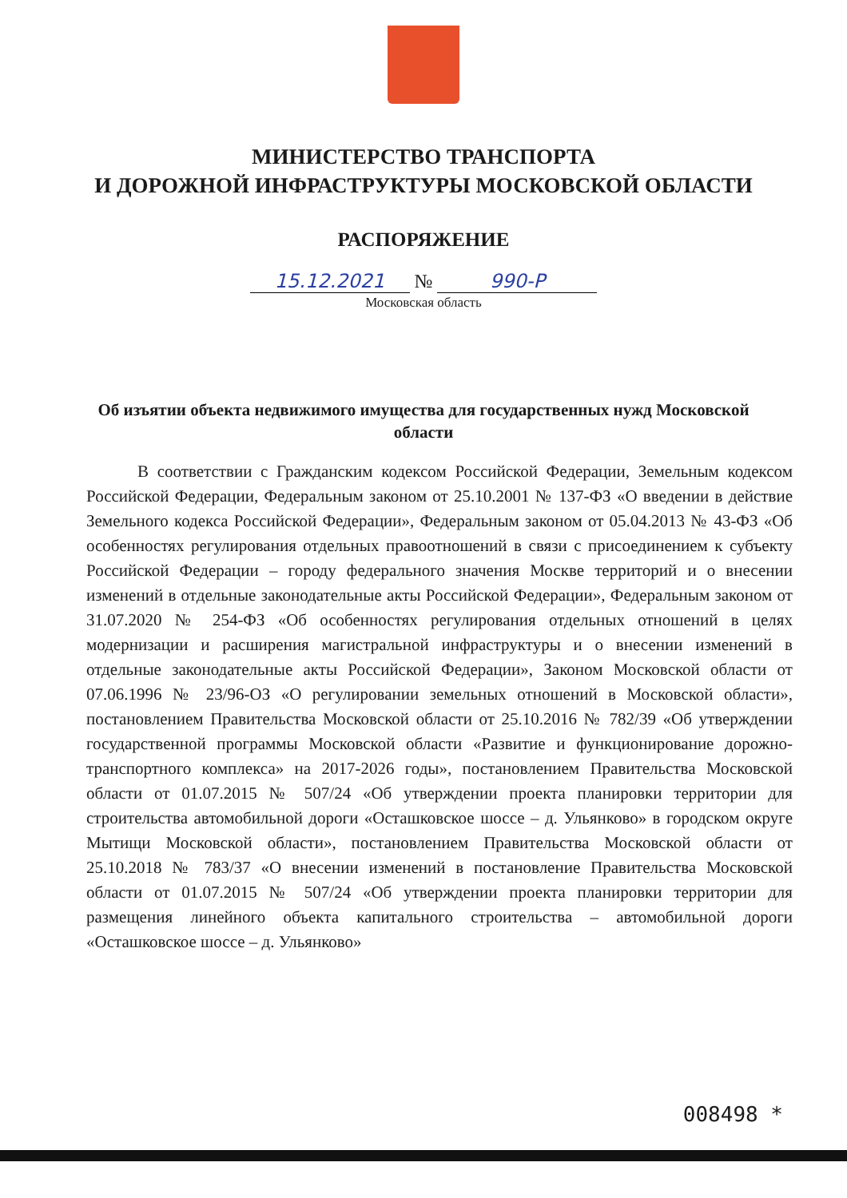МИНИСТЕРСТВО ТРАНСПОРТА
И ДОРОЖНОЙ ИНФРАСТРУКТУРЫ МОСКОВСКОЙ ОБЛАСТИ
РАСПОРЯЖЕНИЕ
15.12.2021 № 990-Р
Московская область
Об изъятии объекта недвижимого имущества для государственных нужд Московской области
В соответствии с Гражданским кодексом Российской Федерации, Земельным кодексом Российской Федерации, Федеральным законом от 25.10.2001 № 137-ФЗ «О введении в действие Земельного кодекса Российской Федерации», Федеральным законом от 05.04.2013 № 43-ФЗ «Об особенностях регулирования отдельных правоотношений в связи с присоединением к субъекту Российской Федерации – городу федерального значения Москве территорий и о внесении изменений в отдельные законодательные акты Российской Федерации», Федеральным законом от 31.07.2020 № 254-ФЗ «Об особенностях регулирования отдельных отношений в целях модернизации и расширения магистральной инфраструктуры и о внесении изменений в отдельные законодательные акты Российской Федерации», Законом Московской области от 07.06.1996 № 23/96-ОЗ «О регулировании земельных отношений в Московской области», постановлением Правительства Московской области от 25.10.2016 № 782/39 «Об утверждении государственной программы Московской области «Развитие и функционирование дорожно-транспортного комплекса» на 2017-2026 годы», постановлением Правительства Московской области от 01.07.2015 № 507/24 «Об утверждении проекта планировки территории для строительства автомобильной дороги «Осташковское шоссе – д. Ульянково» в городском округе Мытищи Московской области», постановлением Правительства Московской области от 25.10.2018 № 783/37 «О внесении изменений в постановление Правительства Московской области от 01.07.2015 № 507/24 «Об утверждении проекта планировки территории для размещения линейного объекта капитального строительства – автомобильной дороги «Осташковское шоссе – д. Ульянково»
008498 *